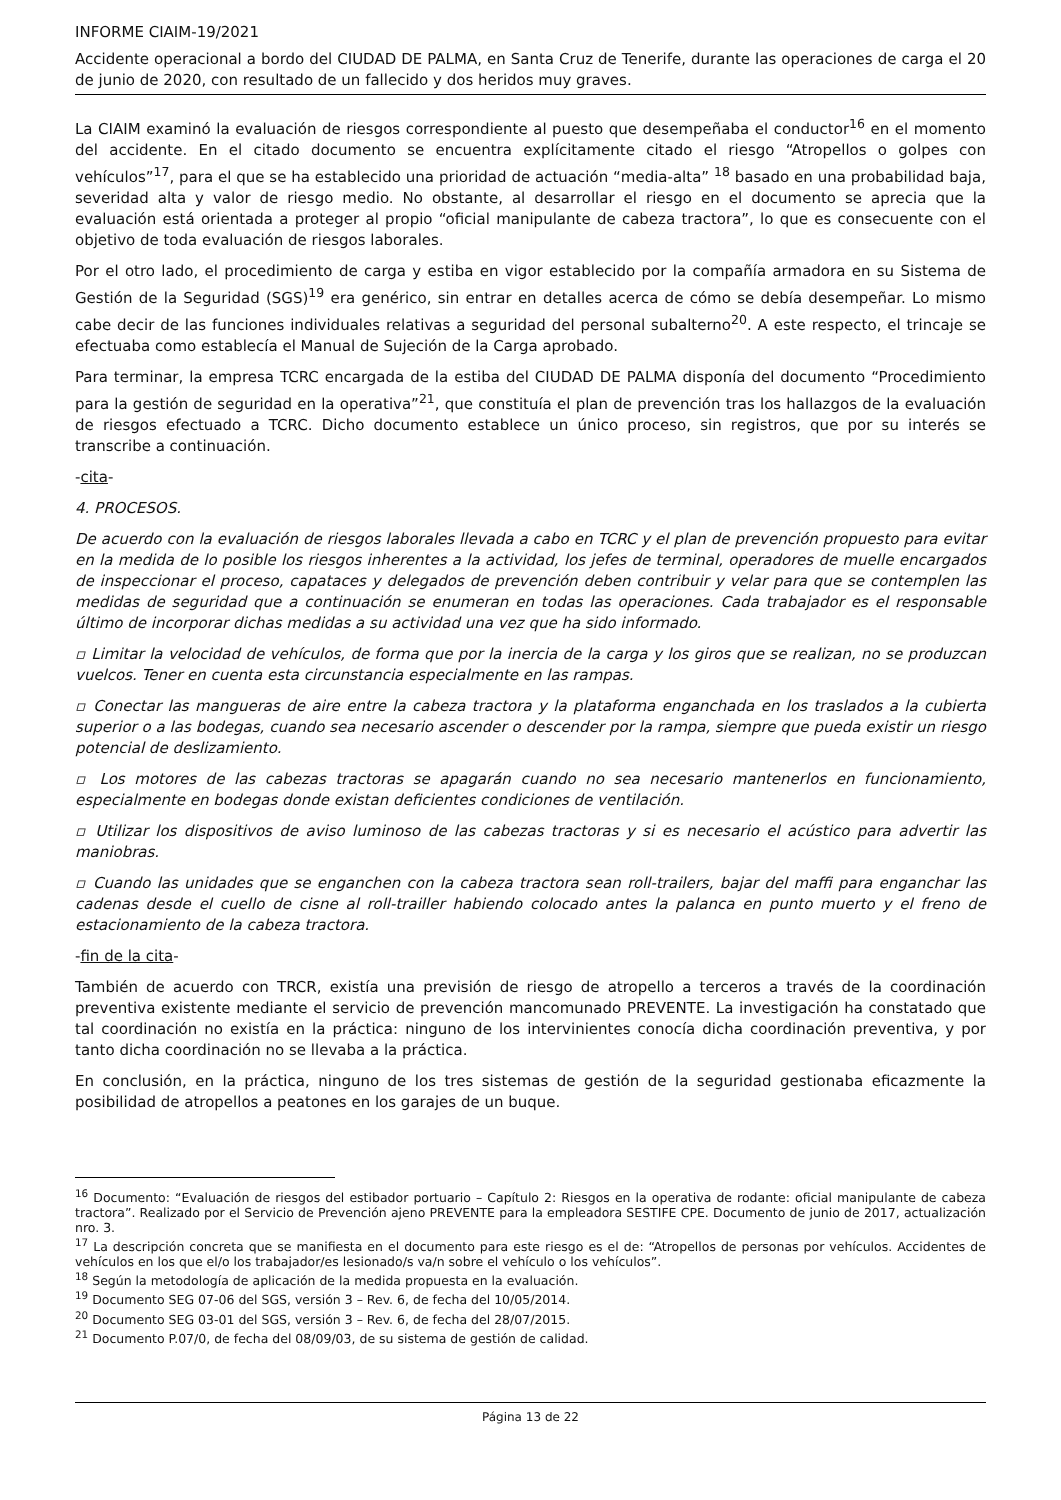INFORME CIAIM-19/2021
Accidente operacional a bordo del CIUDAD DE PALMA, en Santa Cruz de Tenerife, durante las operaciones de carga el 20 de junio de 2020, con resultado de un fallecido y dos heridos muy graves.
La CIAIM examinó la evaluación de riesgos correspondiente al puesto que desempeñaba el conductor<sup>16</sup> en el momento del accidente. En el citado documento se encuentra explícitamente citado el riesgo “Atropellos o golpes con vehículos”<sup>17</sup>, para el que se ha establecido una prioridad de actuación “media-alta” <sup>18</sup> basado en una probabilidad baja, severidad alta y valor de riesgo medio. No obstante, al desarrollar el riesgo en el documento se aprecia que la evaluación está orientada a proteger al propio “oficial manipulante de cabeza tractora”, lo que es consecuente con el objetivo de toda evaluación de riesgos laborales.
Por el otro lado, el procedimiento de carga y estiba en vigor establecido por la compañía armadora en su Sistema de Gestión de la Seguridad (SGS)<sup>19</sup> era genérico, sin entrar en detalles acerca de cómo se debía desempeñar. Lo mismo cabe decir de las funciones individuales relativas a seguridad del personal subalterno<sup>20</sup>. A este respecto, el trincaje se efectuaba como establecía el Manual de Sujeción de la Carga aprobado.
Para terminar, la empresa TCRC encargada de la estiba del CIUDAD DE PALMA disponía del documento “Procedimiento para la gestión de seguridad en la operativa”<sup>21</sup>, que constituía el plan de prevención tras los hallazgos de la evaluación de riesgos efectuado a TCRC. Dicho documento establece un único proceso, sin registros, que por su interés se transcribe a continuación.
-cita-
4. PROCESOS.
De acuerdo con la evaluación de riesgos laborales llevada a cabo en TCRC y el plan de prevención propuesto para evitar en la medida de lo posible los riesgos inherentes a la actividad, los jefes de terminal, operadores de muelle encargados de inspeccionar el proceso, capataces y delegados de prevención deben contribuir y velar para que se contemplen las medidas de seguridad que a continuación se enumeran en todas las operaciones. Cada trabajador es el responsable último de incorporar dichas medidas a su actividad una vez que ha sido informado.
▫ Limitar la velocidad de vehículos, de forma que por la inercia de la carga y los giros que se realizan, no se produzcan vuelcos. Tener en cuenta esta circunstancia especialmente en las rampas.
▫ Conectar las mangueras de aire entre la cabeza tractora y la plataforma enganchada en los traslados a la cubierta superior o a las bodegas, cuando sea necesario ascender o descender por la rampa, siempre que pueda existir un riesgo potencial de deslizamiento.
▫ Los motores de las cabezas tractoras se apagarán cuando no sea necesario mantenerlos en funcionamiento, especialmente en bodegas donde existan deficientes condiciones de ventilación.
▫ Utilizar los dispositivos de aviso luminoso de las cabezas tractoras y si es necesario el acústico para advertir las maniobras.
▫ Cuando las unidades que se enganchen con la cabeza tractora sean roll-trailers, bajar del maffi para enganchar las cadenas desde el cuello de cisne al roll-trailler habiendo colocado antes la palanca en punto muerto y el freno de estacionamiento de la cabeza tractora.
-fin de la cita-
También de acuerdo con TRCR, existía una previsión de riesgo de atropello a terceros a través de la coordinación preventiva existente mediante el servicio de prevención mancomunado PREVENTE. La investigación ha constatado que tal coordinación no existía en la práctica: ninguno de los intervinientes conocía dicha coordinación preventiva, y por tanto dicha coordinación no se llevaba a la práctica.
En conclusión, en la práctica, ninguno de los tres sistemas de gestión de la seguridad gestionaba eficazmente la posibilidad de atropellos a peatones en los garajes de un buque.
<sup>16</sup> Documento: “Evaluación de riesgos del estibador portuario – Capítulo 2: Riesgos en la operativa de rodante: oficial manipulante de cabeza tractora”. Realizado por el Servicio de Prevención ajeno PREVENTE para la empleadora SESTIFE CPE. Documento de junio de 2017, actualización nro. 3.
<sup>17</sup> La descripción concreta que se manifiesta en el documento para este riesgo es el de: “Atropellos de personas por vehículos. Accidentes de vehículos en los que el/o los trabajador/es lesionado/s va/n sobre el vehículo o los vehículos”.
<sup>18</sup> Según la metodología de aplicación de la medida propuesta en la evaluación.
<sup>19</sup> Documento SEG 07-06 del SGS, versión 3 – Rev. 6, de fecha del 10/05/2014.
<sup>20</sup> Documento SEG 03-01 del SGS, versión 3 – Rev. 6, de fecha del 28/07/2015.
<sup>21</sup> Documento P.07/0, de fecha del 08/09/03, de su sistema de gestión de calidad.
Página 13 de 22